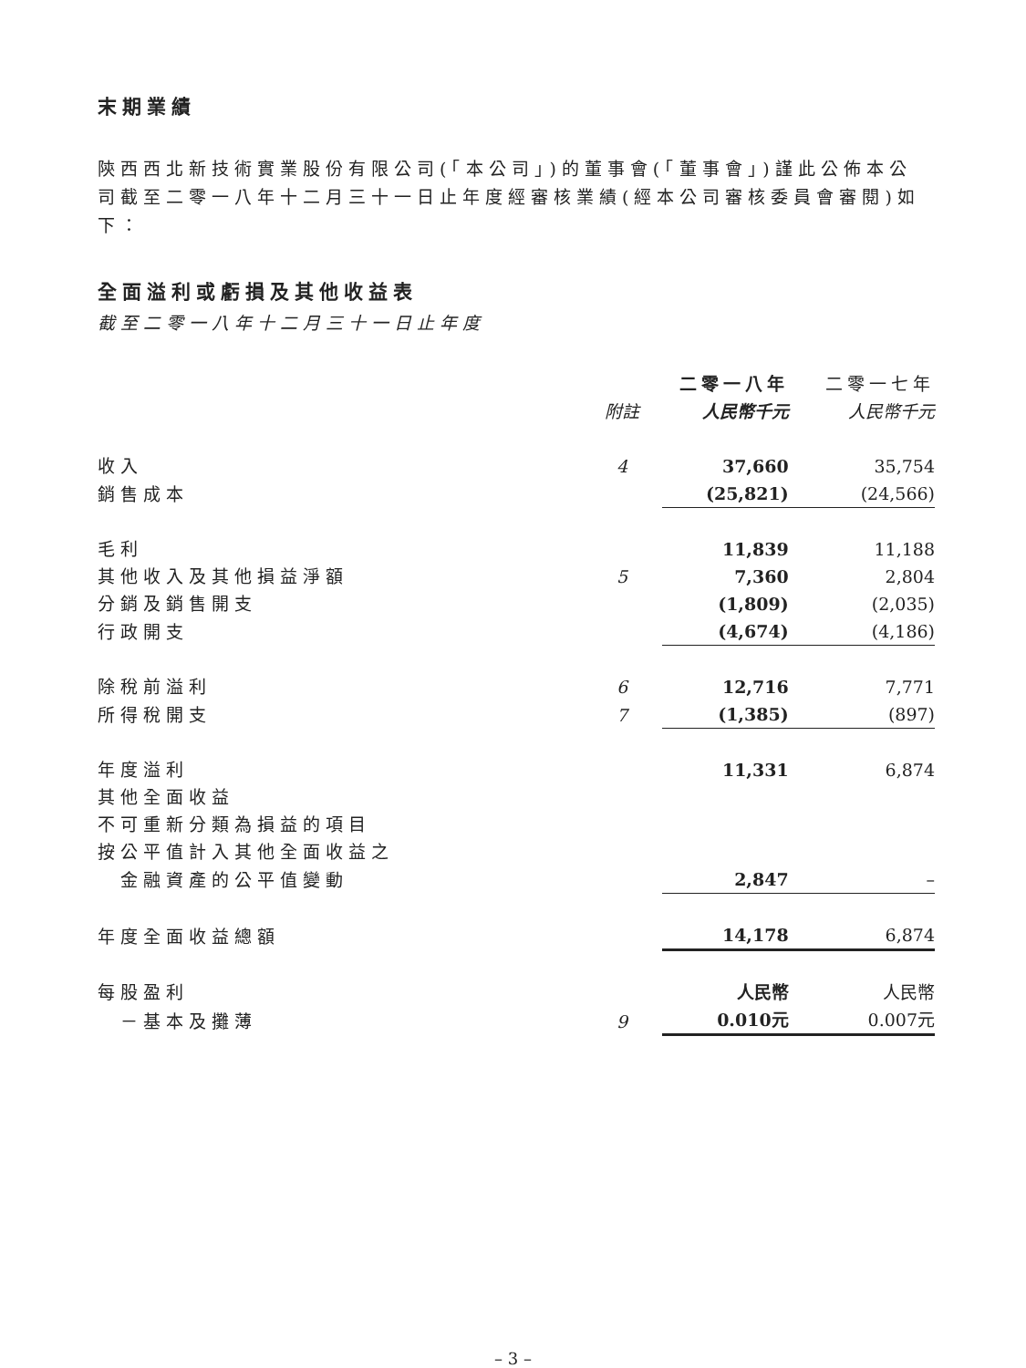末期業績
陝西西北新技術實業股份有限公司(「本公司」)的董事會(「董事會」)謹此公佈本公司截至二零一八年十二月三十一日止年度經審核業績(經本公司審核委員會審閱)如下：
全面溢利或虧損及其他收益表
截至二零一八年十二月三十一日止年度
| | | 二零一八年 | 二零一七年 |
| | 附註 | 人民幣千元 | 人民幣千元 |
| 收入 | 4 | 37,660 | 35,754 |
| 銷售成本 | | (25,821) | (24,566) |
| 毛利 | | 11,839 | 11,188 |
| 其他收入及其他損益淨額 | 5 | 7,360 | 2,804 |
| 分銷及銷售開支 | | (1,809) | (2,035) |
| 行政開支 | | (4,674) | (4,186) |
| 除稅前溢利 | 6 | 12,716 | 7,771 |
| 所得稅開支 | 7 | (1,385) | (897) |
| 年度溢利 | | 11,331 | 6,874 |
| 其他全面收益 | | | |
| 不可重新分類為損益的項目 | | | |
| 按公平值計入其他全面收益之 | | | |
| 金融資產的公平值變動 | | 2,847 | – |
| 年度全面收益總額 | | 14,178 | 6,874 |
| 每股盈利 | | 人民幣 | 人民幣 |
| －基本及攤薄 | 9 | 0.010元 | 0.007元 |
– 3 –